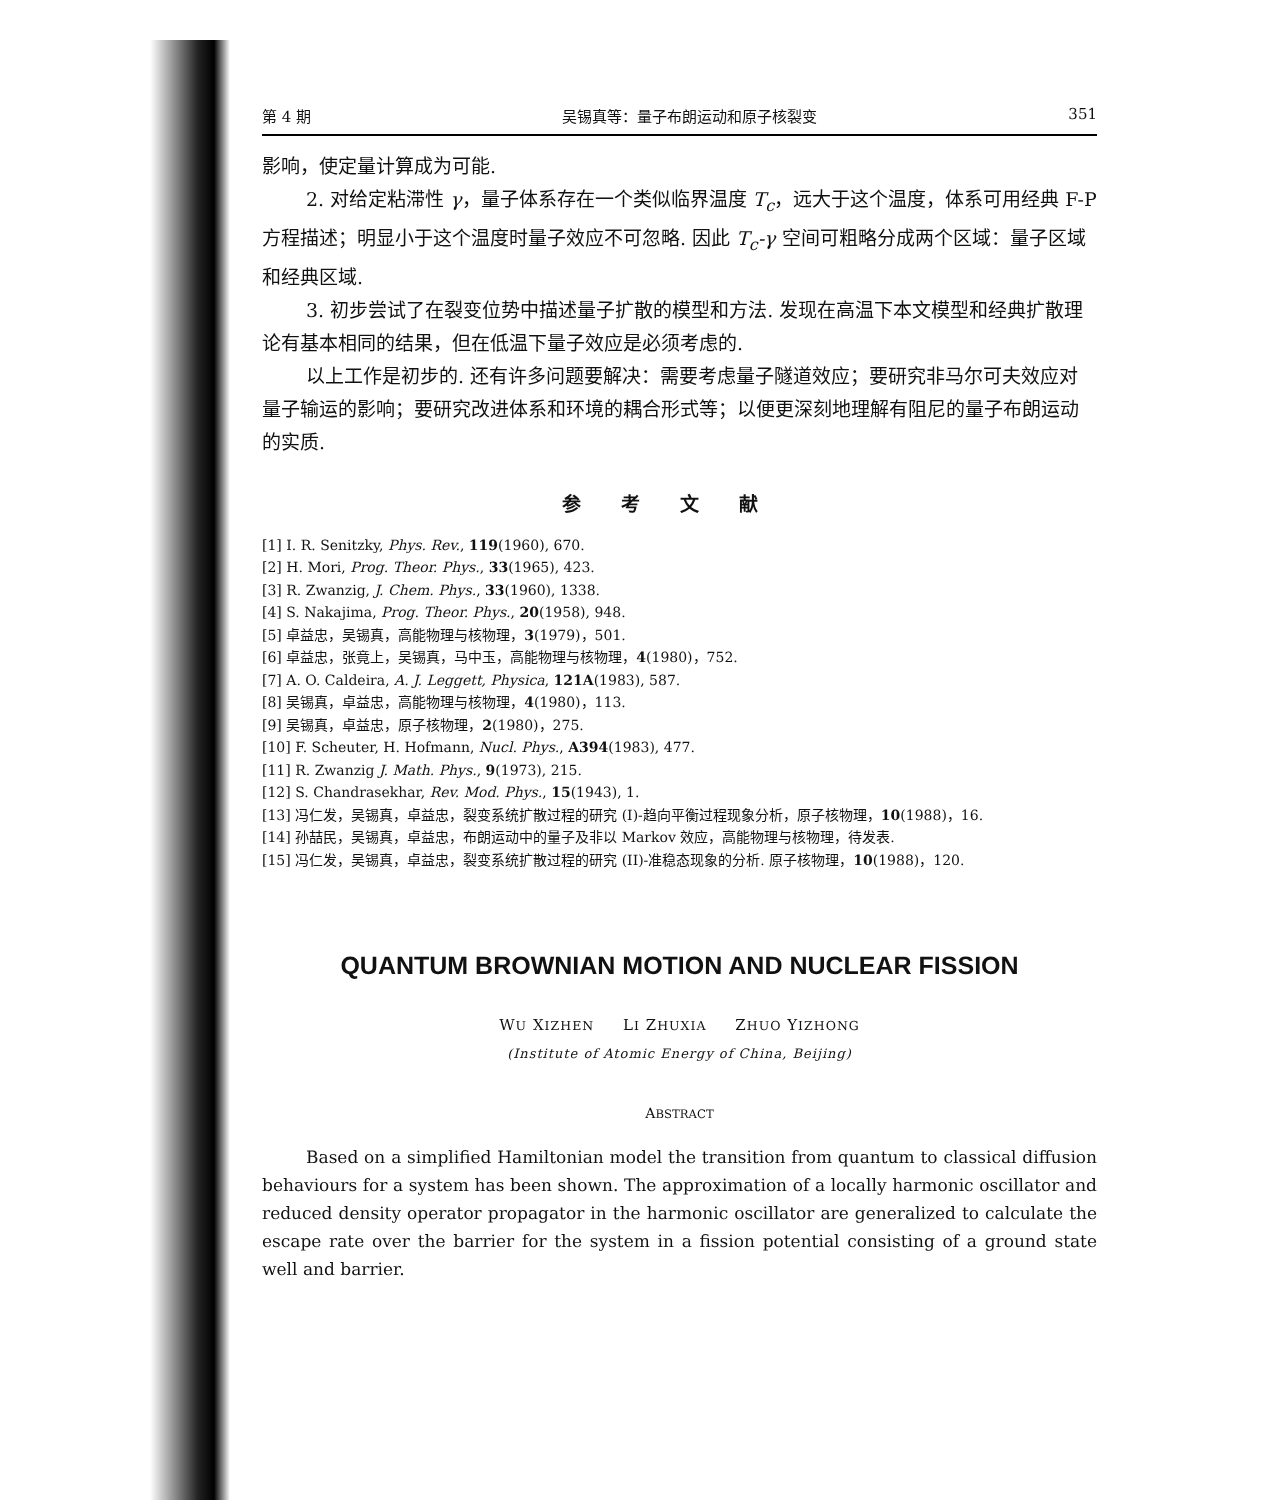第 4 期 吴锡真等：量子布朗运动和原子核裂变 351
影响，使定量计算成为可能.
2. 对给定粘滞性 γ，量子体系存在一个类似临界温度 T<sub>c</sub>，远大于这个温度，体系可用经典 F-P 方程描述；明显小于这个温度时量子效应不可忽略. 因此 T<sub>c</sub>-γ 空间可粗略分成两个区域：量子区域和经典区域.
3. 初步尝试了在裂变位势中描述量子扩散的模型和方法. 发现在高温下本文模型和经典扩散理论有基本相同的结果，但在低温下量子效应是必须考虑的.
以上工作是初步的. 还有许多问题要解决：需要考虑量子隧道效应；要研究非马尔可夫效应对量子输运的影响；要研究改进体系和环境的耦合形式等；以便更深刻地理解有阻尼的量子布朗运动的实质.
参考文献
[1] I. R. Senitzky, Phys. Rev., 119(1960), 670.
[2] H. Mori, Prog. Theor. Phys., 33(1965), 423.
[3] R. Zwanzig, J. Chem. Phys., 33(1960), 1338.
[4] S. Nakajima, Prog. Theor. Phys., 20(1958), 948.
[5] 卓益忠，吴锡真，高能物理与核物理，3(1979)，501.
[6] 卓益忠，张竟上，吴锡真，马中玉，高能物理与核物理，4(1980)，752.
[7] A. O. Caldeira, A. J. Leggett, Physica, 121A(1983), 587.
[8] 吴锡真，卓益忠，高能物理与核物理，4(1980)，113.
[9] 吴锡真，卓益忠，原子核物理，2(1980)，275.
[10] F. Scheuter, H. Hofmann, Nucl. Phys., A394(1983), 477.
[11] R. Zwanzig J. Math. Phys., 9(1973), 215.
[12] S. Chandrasekhar, Rev. Mod. Phys., 15(1943), 1.
[13] 冯仁发，吴锡真，卓益忠，裂变系统扩散过程的研究 (I)-趋向平衡过程现象分析，原子核物理，10(1988)，16.
[14] 孙喆民，吴锡真，卓益忠，布朗运动中的量子及非以 Markov 效应，高能物理与核物理，待发表.
[15] 冯仁发，吴锡真，卓益忠，裂变系统扩散过程的研究 (II)-准稳态现象的分析. 原子核物理，10(1988)，120.
QUANTUM BROWNIAN MOTION AND NUCLEAR FISSION
WU XIZHEN LI ZHUXIA ZHUO YIZHONG
(Institute of Atomic Energy of China, Beijing)
ABSTRACT
Based on a simplified Hamiltonian model the transition from quantum to classical diffusion behaviours for a system has been shown. The approximation of a locally harmonic oscillator and reduced density operator propagator in the harmonic oscillator are generalized to calculate the escape rate over the barrier for the system in a fission potential consisting of a ground state well and barrier.